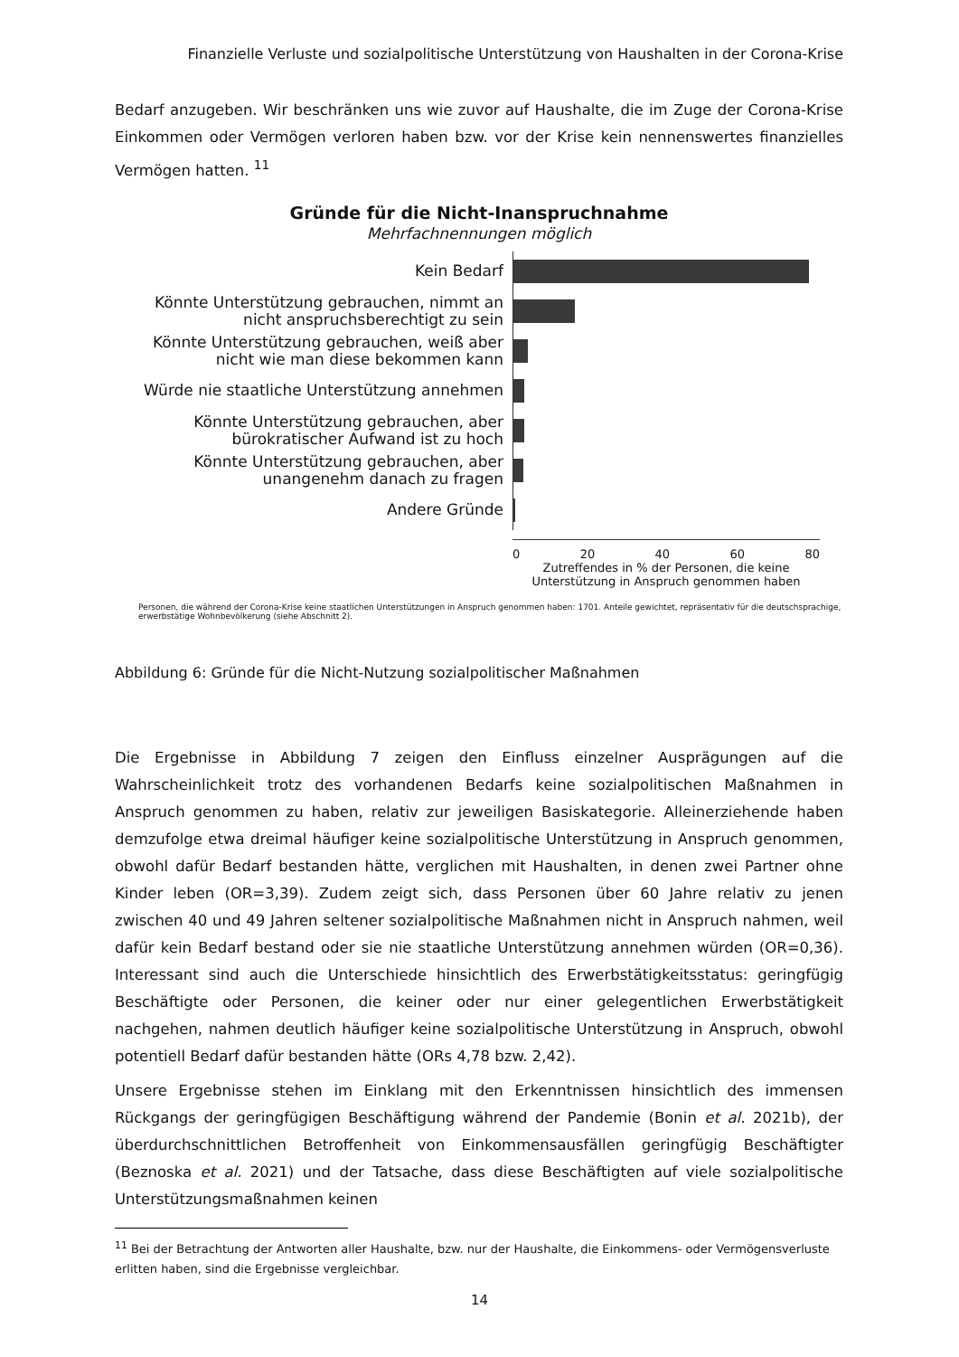Finanzielle Verluste und sozialpolitische Unterstützung von Haushalten in der Corona-Krise
Bedarf anzugeben. Wir beschränken uns wie zuvor auf Haushalte, die im Zuge der Corona-Krise Ein­kommen oder Vermögen verloren haben bzw. vor der Krise kein nennenswertes finanzielles Vermö­gen hatten. <sup>11</sup>
Gründe für die Nicht-Inanspruchnahme
Mehrfachnennungen möglich
Kein Bedarf
Könnte Unterstützung gebrauchen, nimmt an nicht anspruchsberechtigt zu sein
Könnte Unterstützung gebrauchen, weiß aber nicht wie man diese bekommen kann
Würde nie staatliche Unterstützung annehmen
Könnte Unterstützung gebrauchen, aber bürokratischer Aufwand ist zu hoch
Könnte Unterstützung gebrauchen, aber unangenehm danach zu fragen
Andere Gründe
0 20 40 60 80
Zutreffendes in % der Personen, die keine Unterstützung in Anspruch genommen haben
Personen, die während der Corona-Krise keine staatlichen Unterstützungen in Anspruch genommen haben: 1701. Anteile gewichtet, repräsentativ für die deutschsprachige, erwerbstätige Wohnbevölkerung (siehe Abschnitt 2).
Abbildung 6: Gründe für die Nicht-Nutzung sozialpolitischer Maßnahmen
Die Ergebnisse in Abbildung 7 zeigen den Einfluss einzelner Ausprägungen auf die Wahrscheinlich­keit trotz des vorhandenen Bedarfs keine sozialpolitischen Maßnahmen in Anspruch genommen zu haben, relativ zur jeweiligen Basiskategorie. Alleinerziehende haben demzufolge etwa dreimal häu­figer keine sozialpolitische Unterstützung in Anspruch genommen, obwohl dafür Bedarf bestanden hätte, verglichen mit Haushalten, in denen zwei Partner ohne Kinder leben (OR=3,39). Zudem zeigt sich, dass Personen über 60 Jahre relativ zu jenen zwischen 40 und 49 Jahren seltener sozialpoliti­sche Maßnahmen nicht in Anspruch nahmen, weil dafür kein Bedarf bestand oder sie nie staatliche Unterstützung annehmen würden (OR=0,36). Interessant sind auch die Unterschiede hinsichtlich des Erwerbstätigkeitsstatus: geringfügig Beschäftigte oder Personen, die keiner oder nur einer gelegent­lichen Erwerbstätigkeit nachgehen, nahmen deutlich häufiger keine sozialpolitische Unterstützung in Anspruch, obwohl potentiell Bedarf dafür bestanden hätte (ORs 4,78 bzw. 2,42).
Unsere Ergebnisse stehen im Einklang mit den Erkenntnissen hinsichtlich des immensen Rückgangs der geringfügigen Beschäftigung während der Pandemie (Bonin et al. 2021b), der überdurchschnitt­lichen Betroffenheit von Einkommensausfällen geringfügig Beschäftigter (Beznoska et al. 2021) und der Tatsache, dass diese Beschäftigten auf viele sozialpolitische Unterstützungsmaßnahmen keinen
<sup>11</sup> Bei der Betrachtung der Antworten aller Haushalte, bzw. nur der Haushalte, die Einkommens- oder Vermögensver­luste erlitten haben, sind die Ergebnisse vergleichbar.
14